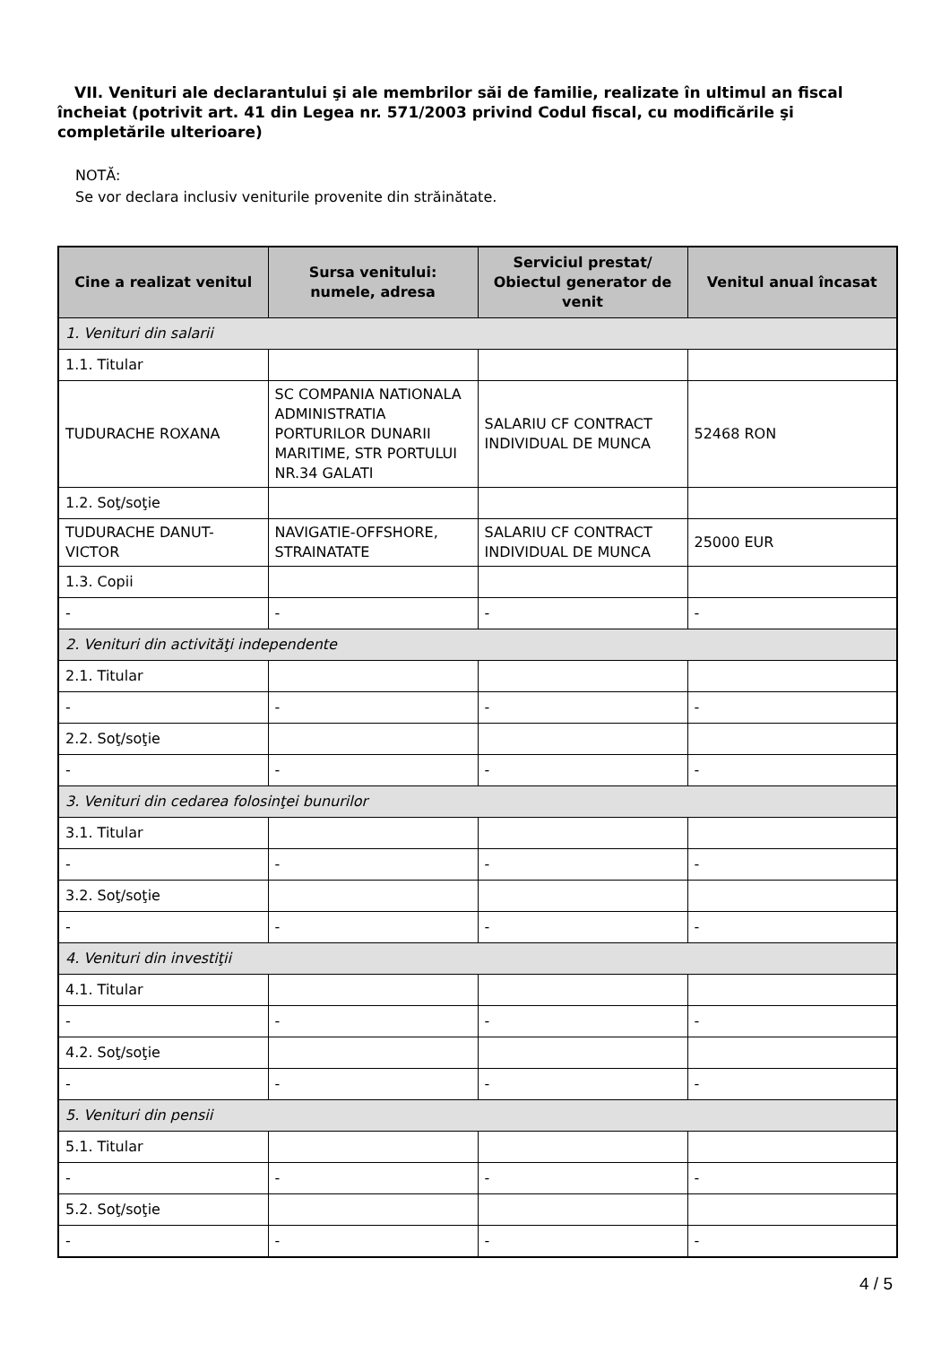VII. Venituri ale declarantului şi ale membrilor săi de familie, realizate în ultimul an fiscal încheiat (potrivit art. 41 din Legea nr. 571/2003 privind Codul fiscal, cu modificările şi completările ulterioare)
NOTĂ:
Se vor declara inclusiv veniturile provenite din străinătate.
| Cine a realizat venitul | Sursa venitului: numele, adresa | Serviciul prestat/ Obiectul generator de venit | Venitul anual încasat |
| --- | --- | --- | --- |
| 1. Venituri din salarii | | | |
| 1.1. Titular | | | |
| TUDURACHE ROXANA | SC COMPANIA NATIONALA ADMINISTRATIA PORTURILOR DUNARII MARITIME, STR PORTULUI NR.34 GALATI | SALARIU CF CONTRACT INDIVIDUAL DE MUNCA | 52468 RON |
| 1.2. Soţ/soţie | | | |
| TUDURACHE DANUT-VICTOR | NAVIGATIE-OFFSHORE, STRAINATATE | SALARIU CF CONTRACT INDIVIDUAL DE MUNCA | 25000 EUR |
| 1.3. Copii | | | |
| - | - | - | - |
| 2. Venituri din activităţi independente | | | |
| 2.1. Titular | | | |
| - | - | - | - |
| 2.2. Soţ/soţie | | | |
| - | - | - | - |
| 3. Venituri din cedarea folosinţei bunurilor | | | |
| 3.1. Titular | | | |
| - | - | - | - |
| 3.2. Soţ/soţie | | | |
| - | - | - | - |
| 4. Venituri din investiţii | | | |
| 4.1. Titular | | | |
| - | - | - | - |
| 4.2. Soţ/soţie | | | |
| - | - | - | - |
| 5. Venituri din pensii | | | |
| 5.1. Titular | | | |
| - | - | - | - |
| 5.2. Soţ/soţie | | | |
| - | - | - | - |
4 / 5